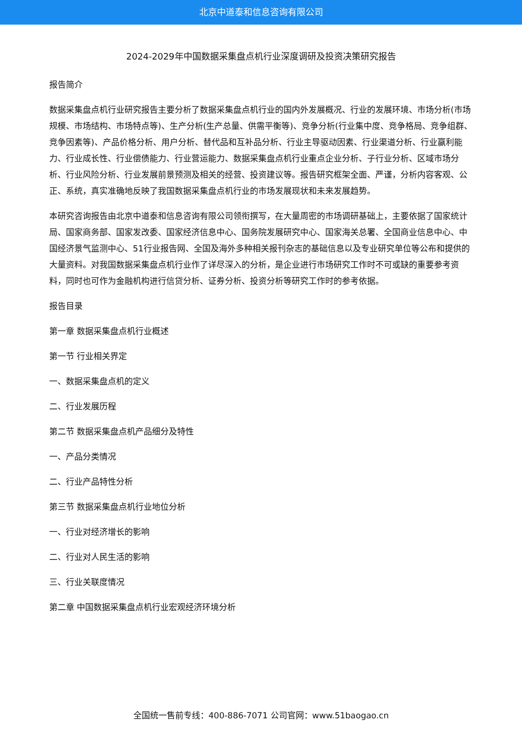北京中道泰和信息咨询有限公司
2024-2029年中国数据采集盘点机行业深度调研及投资决策研究报告
报告简介
数据采集盘点机行业研究报告主要分析了数据采集盘点机行业的国内外发展概况、行业的发展环境、市场分析(市场规模、市场结构、市场特点等)、生产分析(生产总量、供需平衡等)、竞争分析(行业集中度、竞争格局、竞争组群、竞争因素等)、产品价格分析、用户分析、替代品和互补品分析、行业主导驱动因素、行业渠道分析、行业赢利能力、行业成长性、行业偿债能力、行业营运能力、数据采集盘点机行业重点企业分析、子行业分析、区域市场分析、行业风险分析、行业发展前景预测及相关的经营、投资建议等。报告研究框架全面、严谨，分析内容客观、公正、系统，真实准确地反映了我国数据采集盘点机行业的市场发展现状和未来发展趋势。
本研究咨询报告由北京中道泰和信息咨询有限公司领衔撰写，在大量周密的市场调研基础上，主要依据了国家统计局、国家商务部、国家发改委、国家经济信息中心、国务院发展研究中心、国家海关总署、全国商业信息中心、中国经济景气监测中心、51行业报告网、全国及海外多种相关报刊杂志的基础信息以及专业研究单位等公布和提供的大量资料。对我国数据采集盘点机行业作了详尽深入的分析，是企业进行市场研究工作时不可或缺的重要参考资料，同时也可作为金融机构进行信贷分析、证券分析、投资分析等研究工作时的参考依据。
报告目录
第一章 数据采集盘点机行业概述
第一节 行业相关界定
一、数据采集盘点机的定义
二、行业发展历程
第二节 数据采集盘点机产品细分及特性
一、产品分类情况
二、行业产品特性分析
第三节 数据采集盘点机行业地位分析
一、行业对经济增长的影响
二、行业对人民生活的影响
三、行业关联度情况
第二章 中国数据采集盘点机行业宏观经济环境分析
全国统一售前专线：400-886-7071 公司官网：www.51baogao.cn